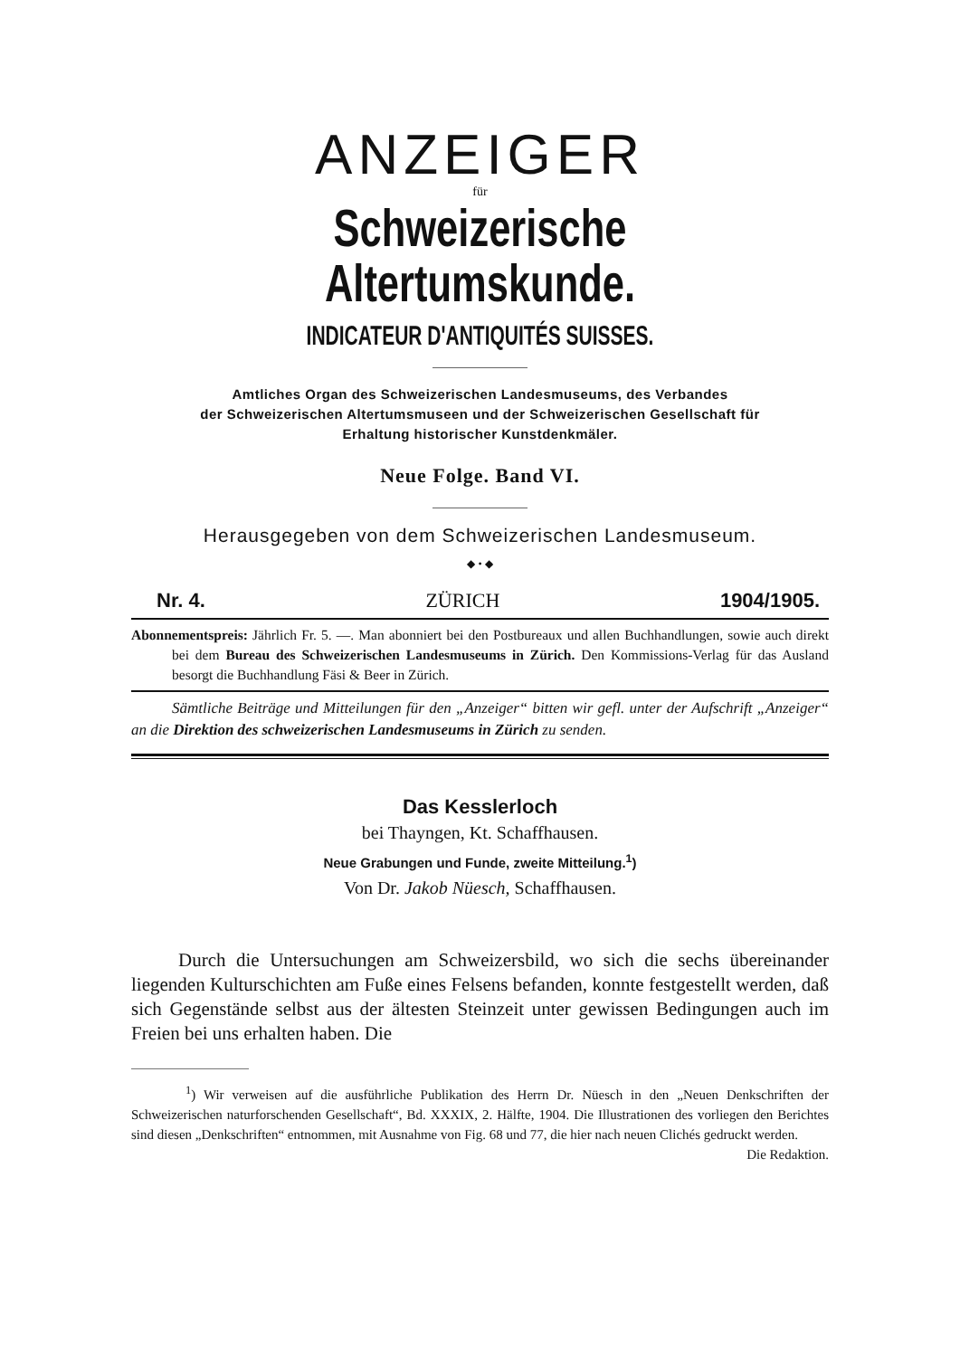ANZEIGER
für
Schweizerische Altertumskunde.
INDICATEUR D'ANTIQUITÉS SUISSES.
Amtliches Organ des Schweizerischen Landesmuseums, des Verbandes
der Schweizerischen Altertumsmuseen und der Schweizerischen Gesellschaft für
Erhaltung historischer Kunstdenkmäler.
Neue Folge. Band VI.
Herausgegeben von dem Schweizerischen Landesmuseum.
◆ • ◆
Nr. 4. ZÜRICH 1904/1905.
Abonnementspreis: Jährlich Fr. 5. —. Man abonniert bei den Postbureaux und allen Buchhandlungen, sowie auch direkt bei dem Bureau des Schweizerischen Landesmuseums in Zürich. Den Kommissions-Verlag für das Ausland besorgt die Buchhandlung Fäsi & Beer in Zürich.
Sämtliche Beiträge und Mitteilungen für den „Anzeiger“ bitten wir gefl. unter der Aufschrift „Anzeiger“ an die Direktion des schweizerischen Landesmuseums in Zürich zu senden.
Das Kesslerloch
bei Thayngen, Kt. Schaffhausen.
Neue Grabungen und Funde, zweite Mitteilung.<sup>1</sup>)
Von Dr. Jakob Nüesch, Schaffhausen.
Durch die Untersuchungen am Schweizersbild, wo sich die sechs übereinander liegenden Kulturschichten am Fuße eines Felsens befanden, konnte festgestellt werden, daß sich Gegenstände selbst aus der ältesten Steinzeit unter gewissen Bedingungen auch im Freien bei uns erhalten haben. Die
<sup>1</sup>) Wir verweisen auf die ausführliche Publikation des Herrn Dr. Nüesch in den „Neuen Denkschriften der Schweizerischen naturforschenden Gesellschaft“, Bd. XXXIX, 2. Hälfte, 1904. Die Illustrationen des vorliegen den Berichtes sind diesen „Denkschriften“ entnommen, mit Ausnahme von Fig. 68 und 77, die hier nach neuen Clichés gedruckt werden. Die Redaktion.